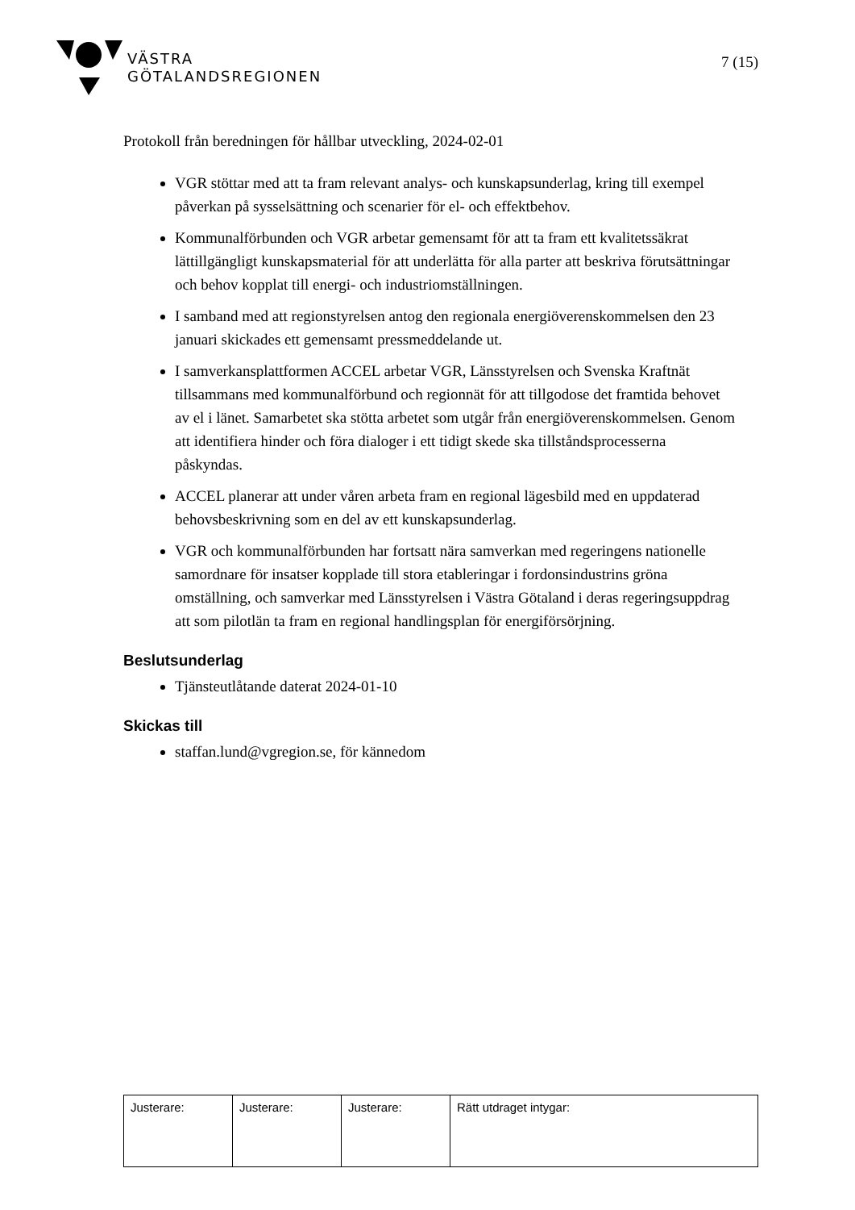VÄSTRA
GÖTALANDSREGIONEN
7 (15)
Protokoll från beredningen för hållbar utveckling, 2024-02-01
VGR stöttar med att ta fram relevant analys- och kunskapsunderlag, kring till exempel påverkan på sysselsättning och scenarier för el- och effektbehov.
Kommunalförbunden och VGR arbetar gemensamt för att ta fram ett kvalitetssäkrat lättillgängligt kunskapsmaterial för att underlätta för alla parter att beskriva förutsättningar och behov kopplat till energi- och industriomställningen.
I samband med att regionstyrelsen antog den regionala energiöverenskommelsen den 23 januari skickades ett gemensamt pressmeddelande ut.
I samverkansplattformen ACCEL arbetar VGR, Länsstyrelsen och Svenska Kraftnät tillsammans med kommunalförbund och regionnät för att tillgodose det framtida behovet av el i länet. Samarbetet ska stötta arbetet som utgår från energiöverenskommelsen. Genom att identifiera hinder och föra dialoger i ett tidigt skede ska tillståndsprocesserna påskyndas.
ACCEL planerar att under våren arbeta fram en regional lägesbild med en uppdaterad behovsbeskrivning som en del av ett kunskapsunderlag.
VGR och kommunalförbunden har fortsatt nära samverkan med regeringens nationelle samordnare för insatser kopplade till stora etableringar i fordonsindustrins gröna omställning, och samverkar med Länsstyrelsen i Västra Götaland i deras regeringsuppdrag att som pilotlän ta fram en regional handlingsplan för energiförsörjning.
Beslutsunderlag
Tjänsteutlåtande daterat 2024-01-10
Skickas till
staffan.lund@vgregion.se, för kännedom
| Justerare: | Justerare: | Justerare: | Rätt utdraget intygar: |